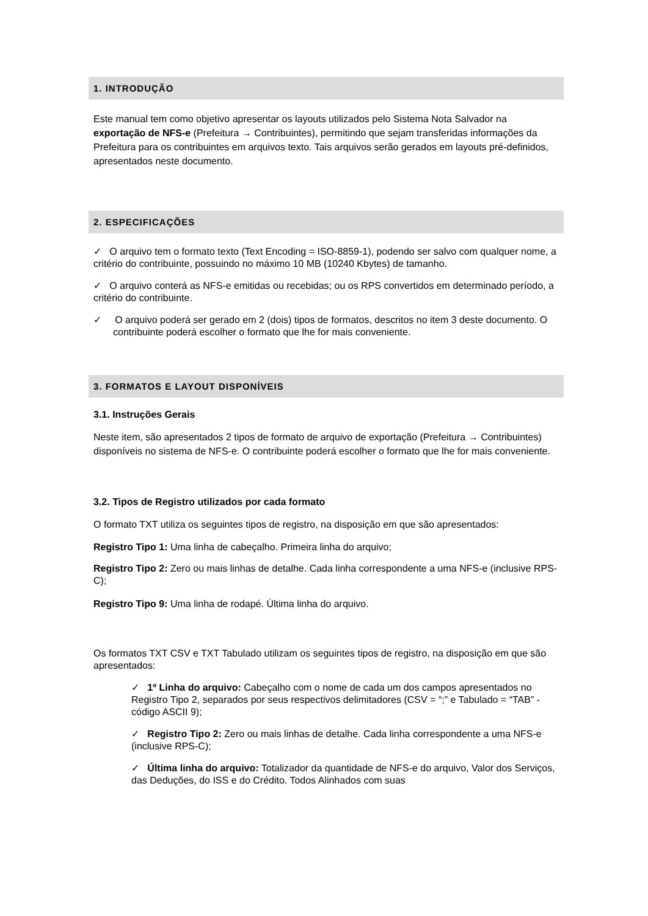1. INTRODUÇÃO
Este manual tem como objetivo apresentar os layouts utilizados pelo Sistema Nota Salvador na exportação de NFS-e (Prefeitura → Contribuintes), permitindo que sejam transferidas informações da Prefeitura para os contribuintes em arquivos texto. Tais arquivos serão gerados em layouts pré-definidos, apresentados neste documento.
2. ESPECIFICAÇÕES
✓ O arquivo tem o formato texto (Text Encoding = ISO-8859-1), podendo ser salvo com qualquer nome, a critério do contribuinte, possuindo no máximo 10 MB (10240 Kbytes) de tamanho.
✓ O arquivo conterá as NFS-e emitidas ou recebidas; ou os RPS convertidos em determinado período, a critério do contribuinte.
✓ O arquivo poderá ser gerado em 2 (dois) tipos de formatos, descritos no item 3 deste documento. O contribuinte poderá escolher o formato que lhe for mais conveniente.
3. FORMATOS E LAYOUT DISPONÍVEIS
3.1. Instruções Gerais
Neste item, são apresentados 2 tipos de formato de arquivo de exportação (Prefeitura → Contribuintes) disponíveis no sistema de NFS-e. O contribuinte poderá escolher o formato que lhe for mais conveniente.
3.2. Tipos de Registro utilizados por cada formato
O formato TXT utiliza os seguintes tipos de registro, na disposição em que são apresentados:
Registro Tipo 1: Uma linha de cabeçalho. Primeira linha do arquivo;
Registro Tipo 2: Zero ou mais linhas de detalhe. Cada linha correspondente a uma NFS-e (inclusive RPS-C);
Registro Tipo 9: Uma linha de rodapé. Última linha do arquivo.
Os formatos TXT CSV e TXT Tabulado utilizam os seguintes tipos de registro, na disposição em que são apresentados:
✓ 1º Linha do arquivo: Cabeçalho com o nome de cada um dos campos apresentados no Registro Tipo 2, separados por seus respectivos delimitadores (CSV = “;” e Tabulado = “TAB” - código ASCII 9);
✓ Registro Tipo 2: Zero ou mais linhas de detalhe. Cada linha correspondente a uma NFS-e (inclusive RPS-C);
✓ Última linha do arquivo: Totalizador da quantidade de NFS-e do arquivo, Valor dos Serviços, das Deduções, do ISS e do Crédito. Todos Alinhados com suas